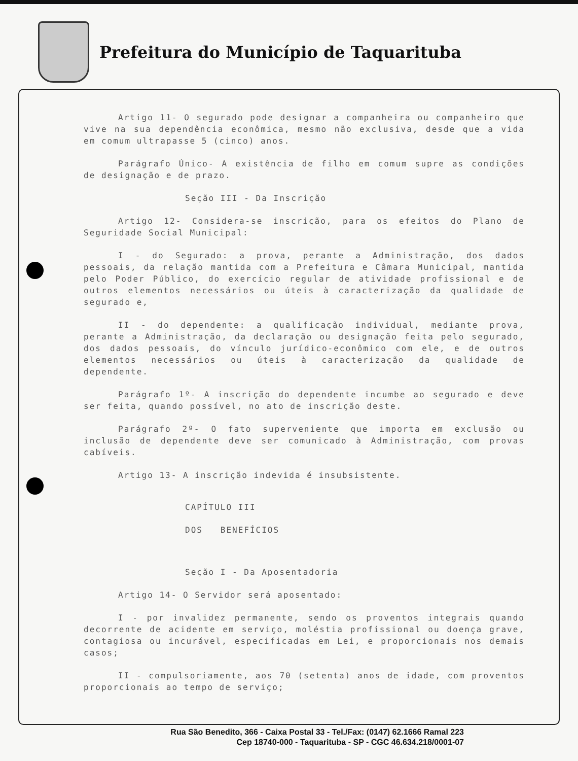Prefeitura do Município de Taquarituba
Artigo 11- O segurado pode designar a companheira ou companheiro que vive na sua dependência econômica, mesmo não exclusiva, desde que a vida em comum ultrapasse 5 (cinco) anos.
Parágrafo Único- A existência de filho em comum supre as condições de designação e de prazo.
Seção III - Da Inscrição
Artigo 12- Considera-se inscrição, para os efeitos do Plano de Seguridade Social Municipal:
I - do Segurado: a prova, perante a Administração, dos dados pessoais, da relação mantida com a Prefeitura e Câmara Municipal, mantida pelo Poder Público, do exercício regular de atividade profissional e de outros elementos necessários ou úteis à caracterização da qualidade de segurado e,
II - do dependente: a qualificação individual, mediante prova, perante a Administração, da declaração ou designação feita pelo segurado, dos dados pessoais, do vínculo jurídico-econômico com ele, e de outros elementos necessários ou úteis à caracterização da qualidade de dependente.
Parágrafo 1º- A inscrição do dependente incumbe ao segurado e deve ser feita, quando possível, no ato de inscrição deste.
Parágrafo 2º- O fato superveniente que importa em exclusão ou inclusão de dependente deve ser comunicado à Administração, com provas cabíveis.
Artigo 13- A inscrição indevida é insubsistente.
CAPÍTULO III
DOS BENEFÍCIOS
Seção I - Da Aposentadoria
Artigo 14- O Servidor será aposentado:
I - por invalidez permanente, sendo os proventos integrais quando decorrente de acidente em serviço, moléstia profissional ou doença grave, contagiosa ou incurável, especificadas em Lei, e proporcionais nos demais casos;
II - compulsoriamente, aos 70 (setenta) anos de idade, com proventos proporcionais ao tempo de serviço;
Rua São Benedito, 366 - Caixa Postal 33 - Tel./Fax: (0147) 62.1666 Ramal 223
Cep 18740-000 - Taquarituba - SP - CGC 46.634.218/0001-07